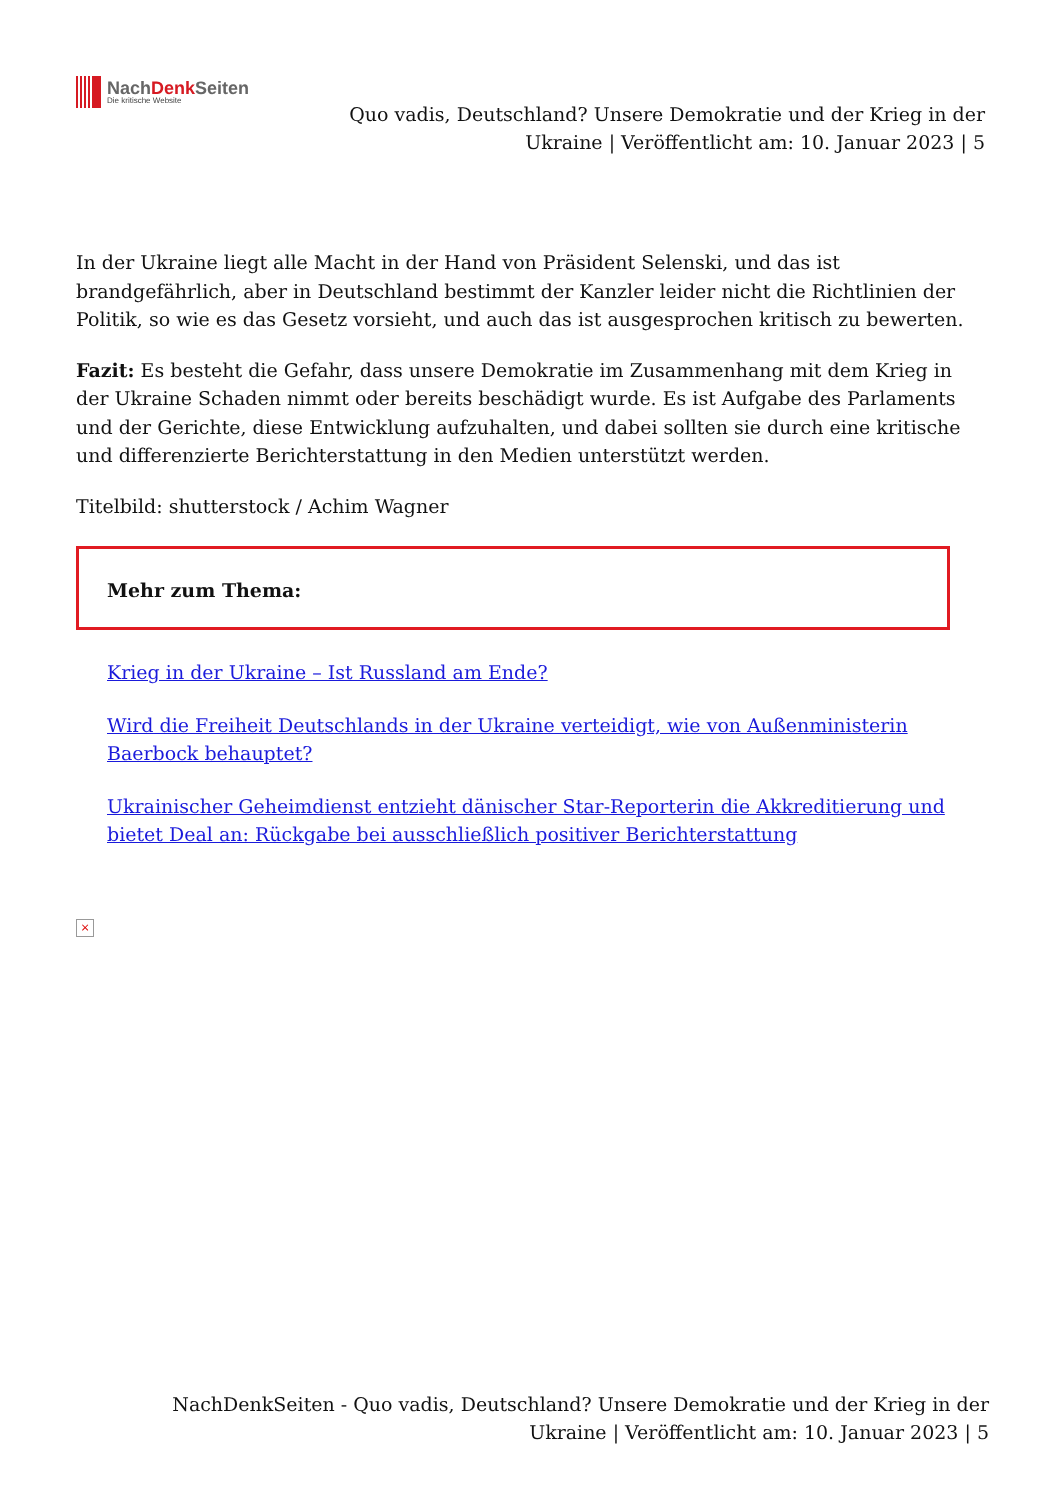NachDenk Seiten
Die kritische Website
Quo vadis, Deutschland? Unsere Demokratie und der Krieg in der
Ukraine | Veröffentlicht am: 10. Januar 2023 | 5
In der Ukraine liegt alle Macht in der Hand von Präsident Selenski, und das ist brandgefährlich, aber in Deutschland bestimmt der Kanzler leider nicht die Richtlinien der Politik, so wie es das Gesetz vorsieht, und auch das ist ausgesprochen kritisch zu bewerten.
Fazit: Es besteht die Gefahr, dass unsere Demokratie im Zusammenhang mit dem Krieg in der Ukraine Schaden nimmt oder bereits beschädigt wurde. Es ist Aufgabe des Parlaments und der Gerichte, diese Entwicklung aufzuhalten, und dabei sollten sie durch eine kritische und differenzierte Berichterstattung in den Medien unterstützt werden.
Titelbild: shutterstock / Achim Wagner
Mehr zum Thema:
Krieg in der Ukraine – Ist Russland am Ende?
Wird die Freiheit Deutschlands in der Ukraine verteidigt, wie von Außenministerin Baerbock behauptet?
Ukrainischer Geheimdienst entzieht dänischer Star-Reporterin die Akkreditierung und bietet Deal an: Rückgabe bei ausschließlich positiver Berichterstattung
×
NachDenkSeiten - Quo vadis, Deutschland? Unsere Demokratie und der Krieg in der
Ukraine | Veröffentlicht am: 10. Januar 2023 | 5